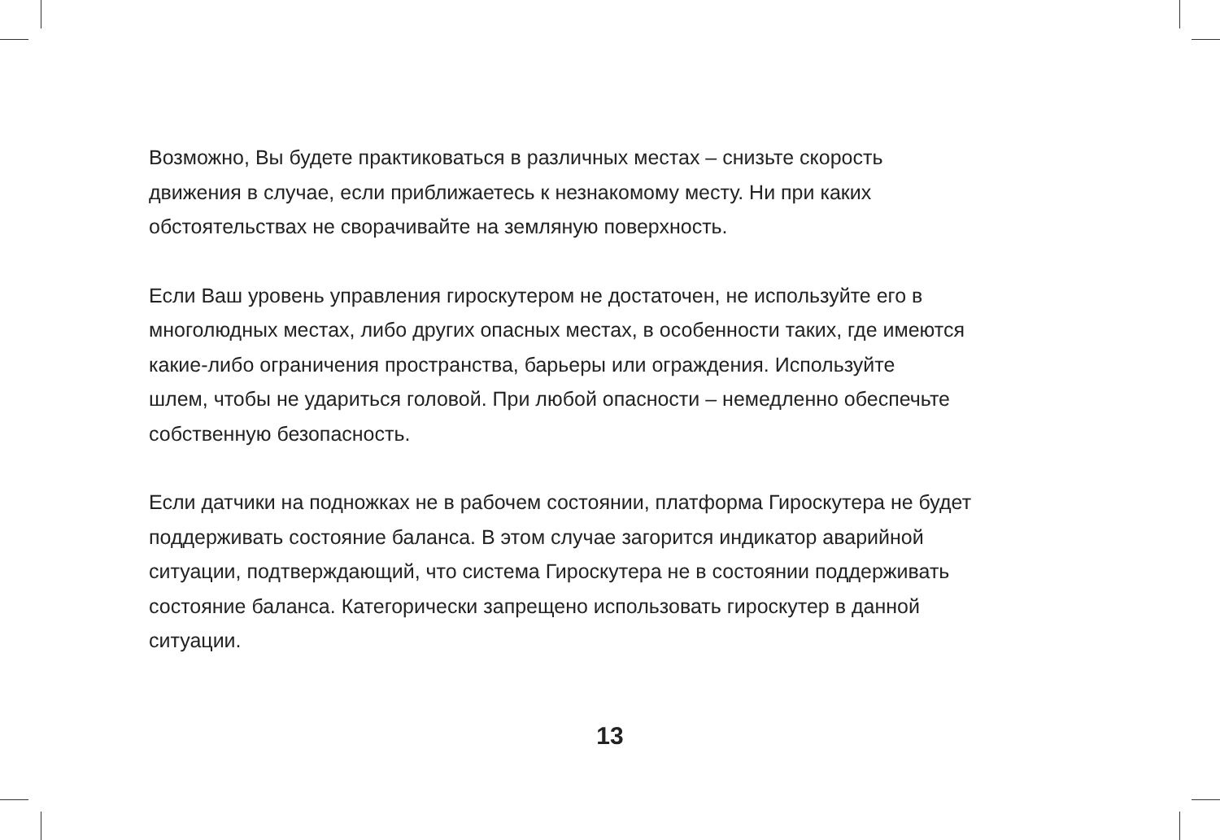Возможно, Вы будете практиковаться в различных местах – снизьте скорость
движения в случае, если приближаетесь к незнакомому месту. Ни при каких
обстоятельствах не сворачивайте на земляную поверхность.
Если Ваш уровень управления гироскутером не достаточен, не используйте его в
многолюдных местах, либо других опасных местах, в особенности таких, где имеются
какие-либо ограничения пространства, барьеры или ограждения. Используйте
шлем, чтобы не удариться головой. При любой опасности – немедленно обеспечьте
собственную безопасность.
Если датчики на подножках не в рабочем состоянии, платформа Гироскутера не будет
поддерживать состояние баланса. В этом случае загорится индикатор аварийной
ситуации, подтверждающий, что система Гироскутера не в состоянии поддерживать
состояние баланса. Категорически запрещено использовать гироскутер в данной
ситуации.
13